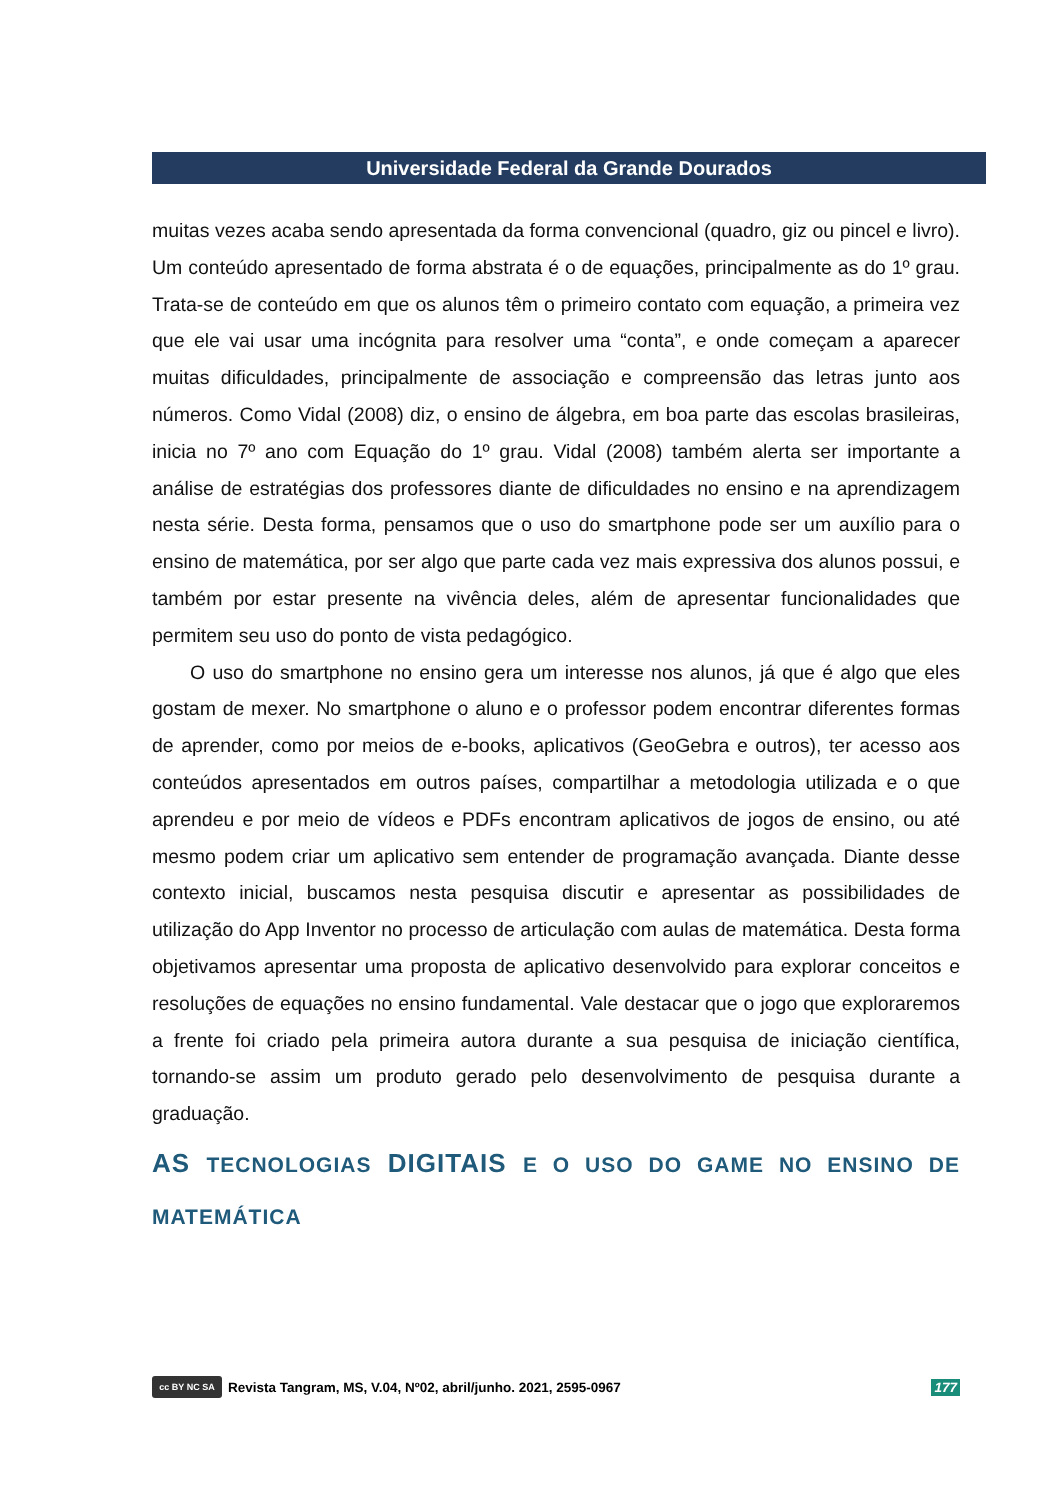Universidade Federal da Grande Dourados
muitas vezes acaba sendo apresentada da forma convencional (quadro, giz ou pincel e livro). Um conteúdo apresentado de forma abstrata é o de equações, principalmente as do 1º grau. Trata-se de conteúdo em que os alunos têm o primeiro contato com equação, a primeira vez que ele vai usar uma incógnita para resolver uma “conta”, e onde começam a aparecer muitas dificuldades, principalmente de associação e compreensão das letras junto aos números. Como Vidal (2008) diz, o ensino de álgebra, em boa parte das escolas brasileiras, inicia no 7º ano com Equação do 1º grau. Vidal (2008) também alerta ser importante a análise de estratégias dos professores diante de dificuldades no ensino e na aprendizagem nesta série. Desta forma, pensamos que o uso do smartphone pode ser um auxílio para o ensino de matemática, por ser algo que parte cada vez mais expressiva dos alunos possui, e também por estar presente na vivência deles, além de apresentar funcionalidades que permitem seu uso do ponto de vista pedagógico.
O uso do smartphone no ensino gera um interesse nos alunos, já que é algo que eles gostam de mexer. No smartphone o aluno e o professor podem encontrar diferentes formas de aprender, como por meios de e-books, aplicativos (GeoGebra e outros), ter acesso aos conteúdos apresentados em outros países, compartilhar a metodologia utilizada e o que aprendeu e por meio de vídeos e PDFs encontram aplicativos de jogos de ensino, ou até mesmo podem criar um aplicativo sem entender de programação avançada. Diante desse contexto inicial, buscamos nesta pesquisa discutir e apresentar as possibilidades de utilização do App Inventor no processo de articulação com aulas de matemática. Desta forma objetivamos apresentar uma proposta de aplicativo desenvolvido para explorar conceitos e resoluções de equações no ensino fundamental. Vale destacar que o jogo que exploraremos a frente foi criado pela primeira autora durante a sua pesquisa de iniciação científica, tornando-se assim um produto gerado pelo desenvolvimento de pesquisa durante a graduação.
AS TECNOLOGIAS DIGITAIS E O USO DO GAME NO ENSINO DE MATEMÁTICA
cc BY NC SA
Revista Tangram, MS, V.04, Nº02, abril/junho. 2021, 2595-0967 177